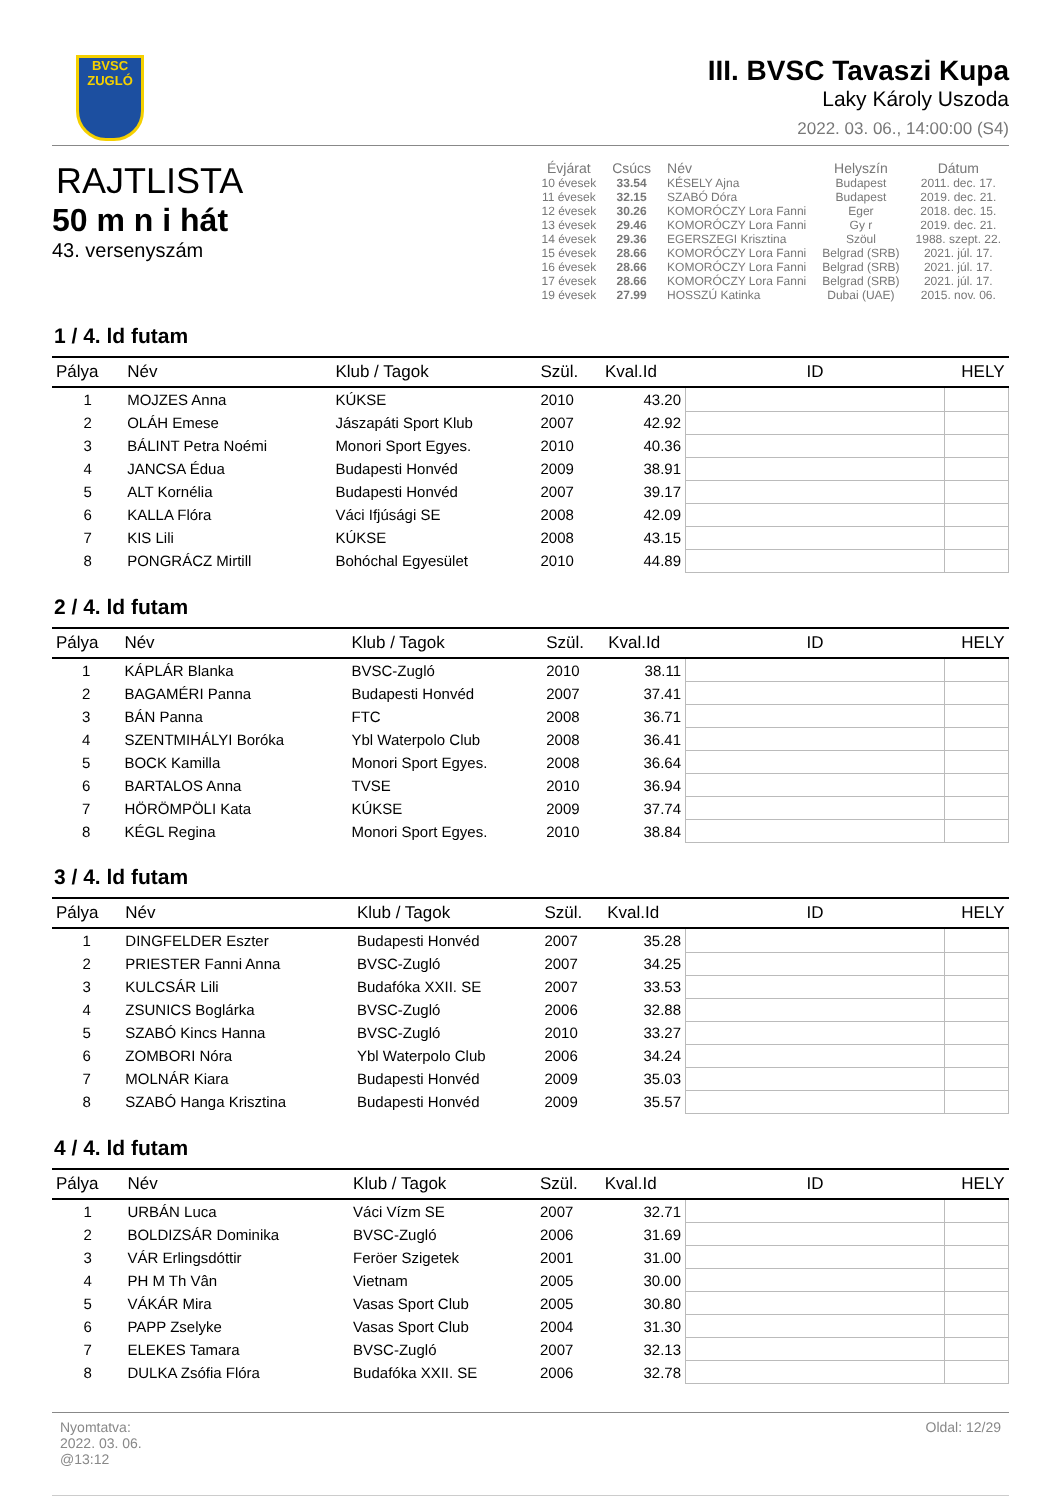BVSC
ZUGLÓ
III. BVSC Tavaszi Kupa
Laky Károly Uszoda
2022. 03. 06., 14:00:00 (S4)
RAJTLISTA
50 m n i hát
43. versenyszám
| Évjárat | Csúcs | Név | Helyszín | Dátum |
| --- | --- | --- | --- | --- |
| 10 évesek | 33.54 | KÉSELY Ajna | Budapest | 2011. dec. 17. |
| 11 évesek | 32.15 | SZABÓ Dóra | Budapest | 2019. dec. 21. |
| 12 évesek | 30.26 | KOMORÓCZY Lora Fanni | Eger | 2018. dec. 15. |
| 13 évesek | 29.46 | KOMORÓCZY Lora Fanni | Gy r | 2019. dec. 21. |
| 14 évesek | 29.36 | EGERSZEGI Krisztina | Szöul | 1988. szept. 22. |
| 15 évesek | 28.66 | KOMORÓCZY Lora Fanni | Belgrad (SRB) | 2021. júl. 17. |
| 16 évesek | 28.66 | KOMORÓCZY Lora Fanni | Belgrad (SRB) | 2021. júl. 17. |
| 17 évesek | 28.66 | KOMORÓCZY Lora Fanni | Belgrad (SRB) | 2021. júl. 17. |
| 19 évesek | 27.99 | HOSSZÚ Katinka | Dubai (UAE) | 2015. nov. 06. |
1 / 4. ld futam
| Pálya | Név | Klub / Tagok | Szül. | Kval.Id | ID | HELY |
| --- | --- | --- | --- | --- | --- | --- |
| 1 | MOJZES Anna | KÚKSE | 2010 | 43.20 | | |
| 2 | OLÁH Emese | Jászapáti Sport Klub | 2007 | 42.92 | | |
| 3 | BÁLINT Petra Noémi | Monori Sport Egyes. | 2010 | 40.36 | | |
| 4 | JANCSA Édua | Budapesti Honvéd | 2009 | 38.91 | | |
| 5 | ALT Kornélia | Budapesti Honvéd | 2007 | 39.17 | | |
| 6 | KALLA Flóra | Váci Ifjúsági SE | 2008 | 42.09 | | |
| 7 | KIS Lili | KÚKSE | 2008 | 43.15 | | |
| 8 | PONGRÁCZ Mirtill | Bohóchal Egyesület | 2010 | 44.89 | | |
2 / 4. ld futam
| Pálya | Név | Klub / Tagok | Szül. | Kval.Id | ID | HELY |
| --- | --- | --- | --- | --- | --- | --- |
| 1 | KÁPLÁR Blanka | BVSC-Zugló | 2010 | 38.11 | | |
| 2 | BAGAMÉRI Panna | Budapesti Honvéd | 2007 | 37.41 | | |
| 3 | BÁN Panna | FTC | 2008 | 36.71 | | |
| 4 | SZENTMIHÁLYI Boróka | Ybl Waterpolo Club | 2008 | 36.41 | | |
| 5 | BOCK Kamilla | Monori Sport Egyes. | 2008 | 36.64 | | |
| 6 | BARTALOS Anna | TVSE | 2010 | 36.94 | | |
| 7 | HÖRÖMPÖLI Kata | KÚKSE | 2009 | 37.74 | | |
| 8 | KÉGL Regina | Monori Sport Egyes. | 2010 | 38.84 | | |
3 / 4. ld futam
| Pálya | Név | Klub / Tagok | Szül. | Kval.Id | ID | HELY |
| --- | --- | --- | --- | --- | --- | --- |
| 1 | DINGFELDER Eszter | Budapesti Honvéd | 2007 | 35.28 | | |
| 2 | PRIESTER Fanni Anna | BVSC-Zugló | 2007 | 34.25 | | |
| 3 | KULCSÁR Lili | Budafóka XXII. SE | 2007 | 33.53 | | |
| 4 | ZSUNICS Boglárka | BVSC-Zugló | 2006 | 32.88 | | |
| 5 | SZABÓ Kincs Hanna | BVSC-Zugló | 2010 | 33.27 | | |
| 6 | ZOMBORI Nóra | Ybl Waterpolo Club | 2006 | 34.24 | | |
| 7 | MOLNÁR Kiara | Budapesti Honvéd | 2009 | 35.03 | | |
| 8 | SZABÓ Hanga Krisztina | Budapesti Honvéd | 2009 | 35.57 | | |
4 / 4. ld futam
| Pálya | Név | Klub / Tagok | Szül. | Kval.Id | ID | HELY |
| --- | --- | --- | --- | --- | --- | --- |
| 1 | URBÁN Luca | Váci Vízm SE | 2007 | 32.71 | | |
| 2 | BOLDIZSÁR Dominika | BVSC-Zugló | 2006 | 31.69 | | |
| 3 | VÁR Erlingsdóttir | Feröer Szigetek | 2001 | 31.00 | | |
| 4 | PH M Th Vân | Vietnam | 2005 | 30.00 | | |
| 5 | VÁKÁR Mira | Vasas Sport Club | 2005 | 30.80 | | |
| 6 | PAPP Zselyke | Vasas Sport Club | 2004 | 31.30 | | |
| 7 | ELEKES Tamara | BVSC-Zugló | 2007 | 32.13 | | |
| 8 | DULKA Zsófia Flóra | Budafóka XXII. SE | 2006 | 32.78 | | |
Nyomtatva:
2022. 03. 06.
@13:12
Oldal: 12/29